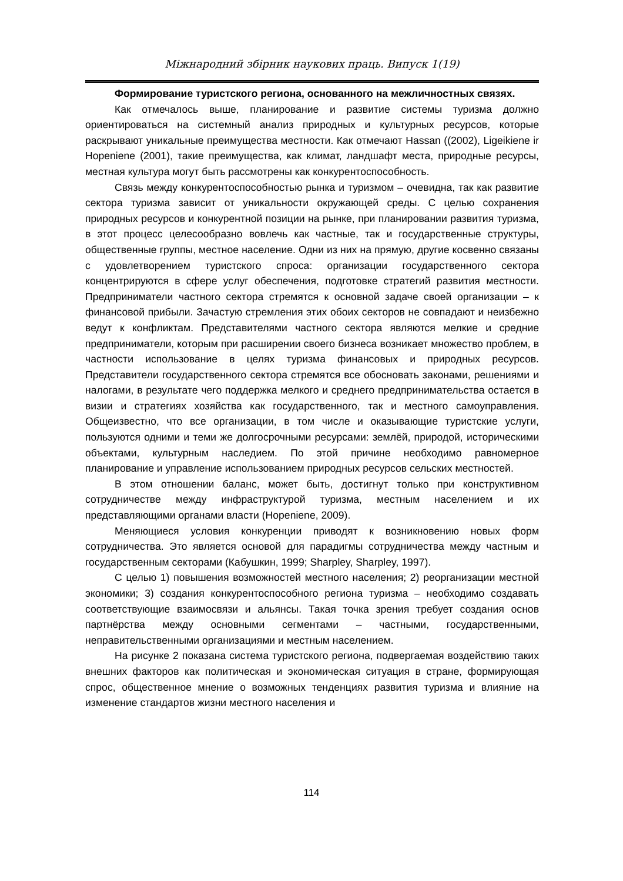Міжнародний збірник наукових праць. Випуск 1(19)
Формирование туристского региона, основанного на межличностных связях.
Как отмечалось выше, планирование и развитие системы туризма должно ориентироваться на системный анализ природных и культурных ресурсов, которые раскрывают уникальные преимущества местности. Как отмечают Hassan ((2002), Ligeikiene ir Hopeniene (2001), такие преимущества, как климат, ландшафт места, природные ресурсы, местная культура могут быть рассмотрены как конкурентоспособность.
Связь между конкурентоспособностью рынка и туризмом – очевидна, так как развитие сектора туризма зависит от уникальности окружающей среды. С целью сохранения природных ресурсов и конкурентной позиции на рынке, при планировании развития туризма, в этот процесс целесообразно вовлечь как частные, так и государственные структуры, общественные группы, местное население. Одни из них на прямую, другие косвенно связаны с удовлетворением туристского спроса: организации государственного сектора концентрируются в сфере услуг обеспечения, подготовке стратегий развития местности. Предприниматели частного сектора стремятся к основной задаче своей организации – к финансовой прибыли. Зачастую стремления этих обоих секторов не совпадают и неизбежно ведут к конфликтам. Представителями частного сектора являются мелкие и средние предприниматели, которым при расширении своего бизнеса возникает множество проблем, в частности использование в целях туризма финансовых и природных ресурсов. Представители государственного сектора стремятся все обосновать законами, решениями и налогами, в результате чего поддержка мелкого и среднего предпринимательства остается в визии и стратегиях хозяйства как государственного, так и местного самоуправления. Общеизвестно, что все организации, в том числе и оказывающие туристские услуги, пользуются одними и теми же долгосрочными ресурсами: землёй, природой, историческими объектами, культурным наследием. По этой причине необходимо равномерное планирование и управление использованием природных ресурсов сельских местностей.
В этом отношении баланс, может быть, достигнут только при конструктивном сотрудничестве между инфраструктурой туризма, местным населением и их представляющими органами власти (Hopeniene, 2009).
Меняющиеся условия конкуренции приводят к возникновению новых форм сотрудничества. Это является основой для парадигмы сотрудничества между частным и государственным секторами (Кабушкин, 1999; Sharpley, Sharpley, 1997).
С целью 1) повышения возможностей местного населения; 2) реорганизации местной экономики; 3) создания конкурентоспособного региона туризма – необходимо создавать соответствующие взаимосвязи и альянсы. Такая точка зрения требует создания основ партнёрства между основными сегментами – частными, государственными, неправительственными организациями и местным населением.
На рисунке 2 показана система туристского региона, подвергаемая воздействию таких внешних факторов как политическая и экономическая ситуация в стране, формирующая спрос, общественное мнение о возможных тенденциях развития туризма и влияние на изменение стандартов жизни местного населения и
114